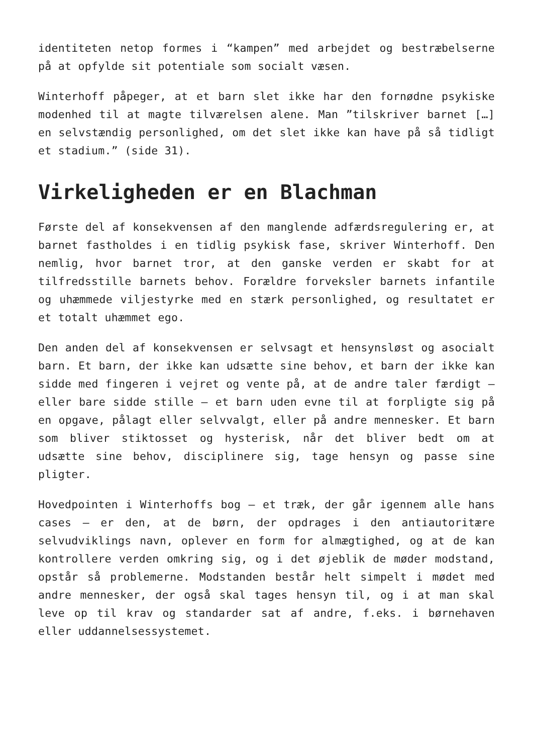identiteten netop formes i “kampen” med arbejdet og bestræbelserne på at opfylde sit potentiale som socialt væsen.
Winterhoff påpeger, at et barn slet ikke har den fornødne psykiske modenhed til at magte tilværelsen alene. Man ”tilskriver barnet […] en selvstændig personlighed, om det slet ikke kan have på så tidligt et stadium.” (side 31).
Virkeligheden er en Blachman
Første del af konsekvensen af den manglende adfærdsregulering er, at barnet fastholdes i en tidlig psykisk fase, skriver Winterhoff. Den nemlig, hvor barnet tror, at den ganske verden er skabt for at tilfredsstille barnets behov. Forældre forveksler barnets infantile og uhæmmede viljestyrke med en stærk personlighed, og resultatet er et totalt uhæmmet ego.
Den anden del af konsekvensen er selvsagt et hensynsløst og asocialt barn. Et barn, der ikke kan udsætte sine behov, et barn der ikke kan sidde med fingeren i vejret og vente på, at de andre taler færdigt – eller bare sidde stille – et barn uden evne til at forpligte sig på en opgave, pålagt eller selvvalgt, eller på andre mennesker. Et barn som bliver stiktosset og hysterisk, når det bliver bedt om at udsætte sine behov, disciplinere sig, tage hensyn og passe sine pligter.
Hovedpointen i Winterhoffs bog – et træk, der går igennem alle hans cases – er den, at de børn, der opdrages i den antiautoritære selvudviklings navn, oplever en form for almægtighed, og at de kan kontrollere verden omkring sig, og i det øjeblik de møder modstand, opstår så problemerne. Modstanden består helt simpelt i mødet med andre mennesker, der også skal tages hensyn til, og i at man skal leve op til krav og standarder sat af andre, f.eks. i børnehaven eller uddannelsessystemet.